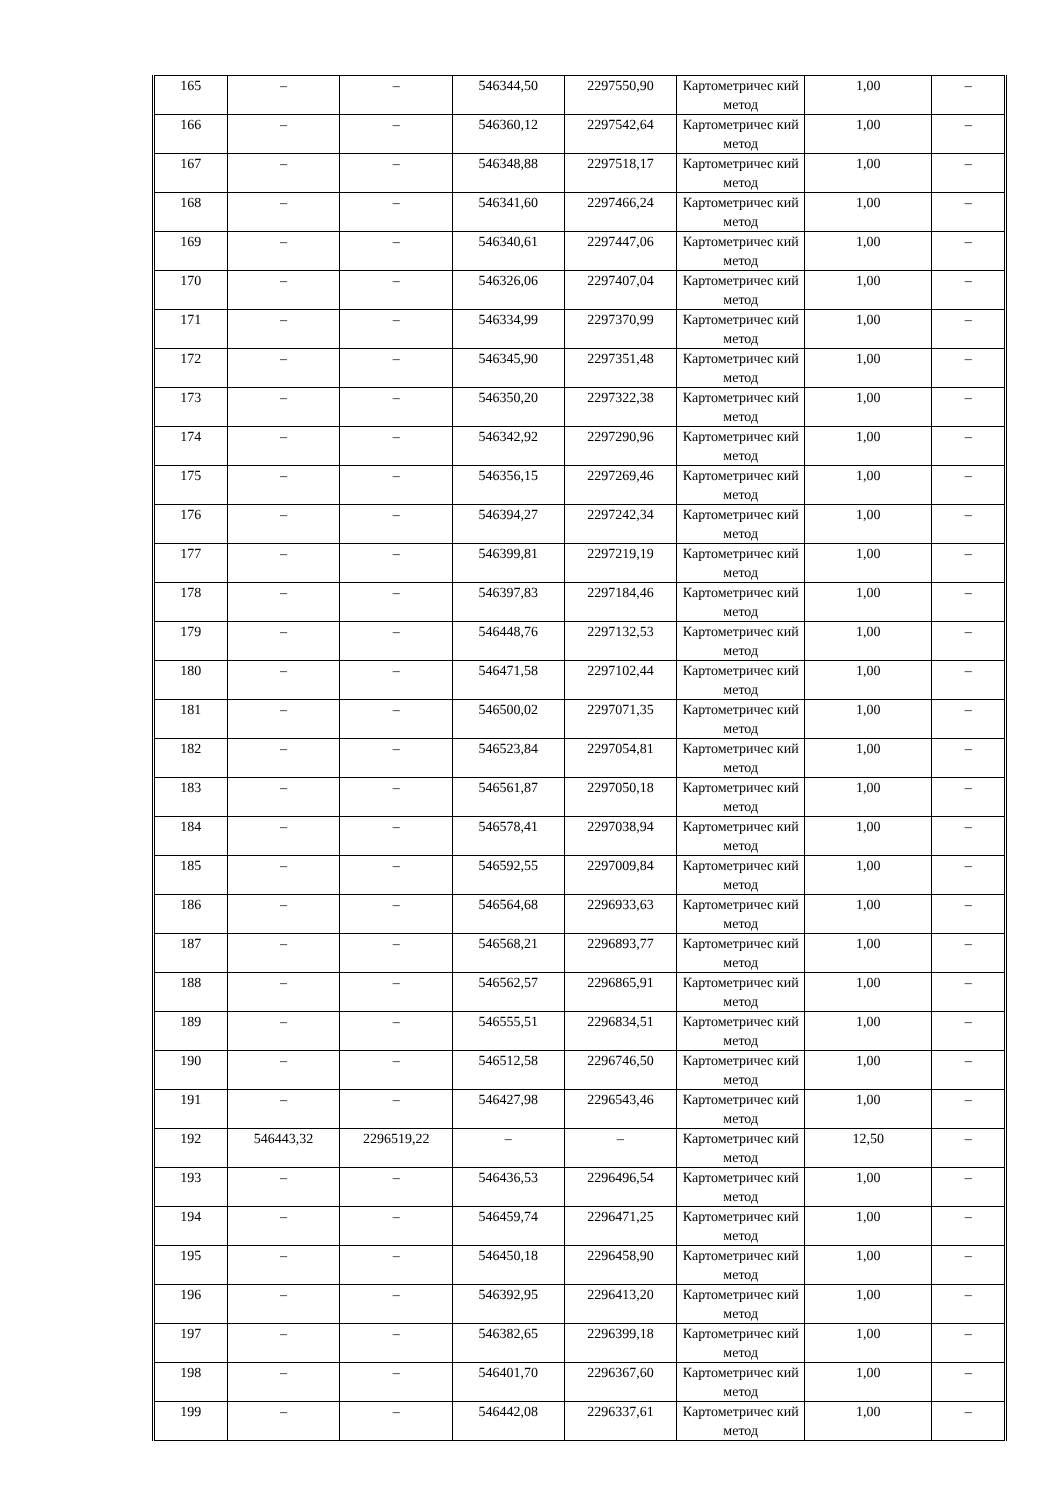| 165 | – | – | 546344,50 | 2297550,90 | Картометричес кий метод | 1,00 | – |
| 166 | – | – | 546360,12 | 2297542,64 | Картометричес кий метод | 1,00 | – |
| 167 | – | – | 546348,88 | 2297518,17 | Картометричес кий метод | 1,00 | – |
| 168 | – | – | 546341,60 | 2297466,24 | Картометричес кий метод | 1,00 | – |
| 169 | – | – | 546340,61 | 2297447,06 | Картометричес кий метод | 1,00 | – |
| 170 | – | – | 546326,06 | 2297407,04 | Картометричес кий метод | 1,00 | – |
| 171 | – | – | 546334,99 | 2297370,99 | Картометричес кий метод | 1,00 | – |
| 172 | – | – | 546345,90 | 2297351,48 | Картометричес кий метод | 1,00 | – |
| 173 | – | – | 546350,20 | 2297322,38 | Картометричес кий метод | 1,00 | – |
| 174 | – | – | 546342,92 | 2297290,96 | Картометричес кий метод | 1,00 | – |
| 175 | – | – | 546356,15 | 2297269,46 | Картометричес кий метод | 1,00 | – |
| 176 | – | – | 546394,27 | 2297242,34 | Картометричес кий метод | 1,00 | – |
| 177 | – | – | 546399,81 | 2297219,19 | Картометричес кий метод | 1,00 | – |
| 178 | – | – | 546397,83 | 2297184,46 | Картометричес кий метод | 1,00 | – |
| 179 | – | – | 546448,76 | 2297132,53 | Картометричес кий метод | 1,00 | – |
| 180 | – | – | 546471,58 | 2297102,44 | Картометричес кий метод | 1,00 | – |
| 181 | – | – | 546500,02 | 2297071,35 | Картометричес кий метод | 1,00 | – |
| 182 | – | – | 546523,84 | 2297054,81 | Картометричес кий метод | 1,00 | – |
| 183 | – | – | 546561,87 | 2297050,18 | Картометричес кий метод | 1,00 | – |
| 184 | – | – | 546578,41 | 2297038,94 | Картометричес кий метод | 1,00 | – |
| 185 | – | – | 546592,55 | 2297009,84 | Картометричес кий метод | 1,00 | – |
| 186 | – | – | 546564,68 | 2296933,63 | Картометричес кий метод | 1,00 | – |
| 187 | – | – | 546568,21 | 2296893,77 | Картометричес кий метод | 1,00 | – |
| 188 | – | – | 546562,57 | 2296865,91 | Картометричес кий метод | 1,00 | – |
| 189 | – | – | 546555,51 | 2296834,51 | Картометричес кий метод | 1,00 | – |
| 190 | – | – | 546512,58 | 2296746,50 | Картометричес кий метод | 1,00 | – |
| 191 | – | – | 546427,98 | 2296543,46 | Картометричес кий метод | 1,00 | – |
| 192 | 546443,32 | 2296519,22 | – | – | Картометричес кий метод | 12,50 | – |
| 193 | – | – | 546436,53 | 2296496,54 | Картометричес кий метод | 1,00 | – |
| 194 | – | – | 546459,74 | 2296471,25 | Картометричес кий метод | 1,00 | – |
| 195 | – | – | 546450,18 | 2296458,90 | Картометричес кий метод | 1,00 | – |
| 196 | – | – | 546392,95 | 2296413,20 | Картометричес кий метод | 1,00 | – |
| 197 | – | – | 546382,65 | 2296399,18 | Картометричес кий метод | 1,00 | – |
| 198 | – | – | 546401,70 | 2296367,60 | Картометричес кий метод | 1,00 | – |
| 199 | – | – | 546442,08 | 2296337,61 | Картометричес кий метод | 1,00 | – |